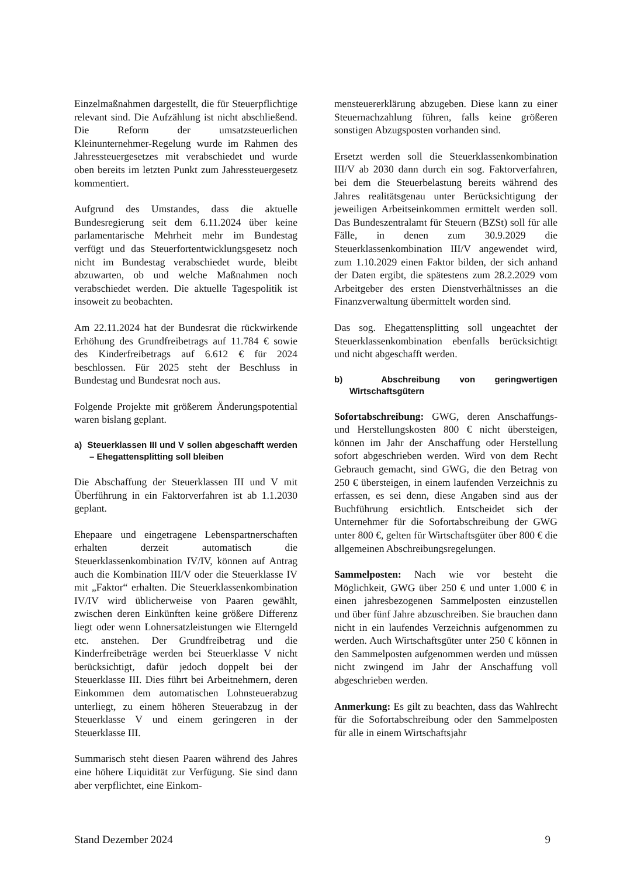Einzelmaßnahmen dargestellt, die für Steuerpflichtige relevant sind. Die Aufzählung ist nicht abschließend. Die Reform der umsatzsteuerlichen Kleinunternehmer-Regelung wurde im Rahmen des Jahressteuergesetzes mit verabschiedet und wurde oben bereits im letzten Punkt zum Jahressteuergesetz kommentiert.
Aufgrund des Umstandes, dass die aktuelle Bundesregierung seit dem 6.11.2024 über keine parlamentarische Mehrheit mehr im Bundestag verfügt und das Steuerfortentwicklungsgesetz noch nicht im Bundestag verabschiedet wurde, bleibt abzuwarten, ob und welche Maßnahmen noch verabschiedet werden. Die aktuelle Tagespolitik ist insoweit zu beobachten.
Am 22.11.2024 hat der Bundesrat die rückwirkende Erhöhung des Grundfreibetrags auf 11.784 € sowie des Kinderfreibetrags auf 6.612 € für 2024 beschlossen. Für 2025 steht der Beschluss in Bundestag und Bundesrat noch aus.
Folgende Projekte mit größerem Änderungspotential waren bislang geplant.
a) Steuerklassen III und V sollen abgeschafft werden – Ehegattensplitting soll bleiben
Die Abschaffung der Steuerklassen III und V mit Überführung in ein Faktorverfahren ist ab 1.1.2030 geplant.
Ehepaare und eingetragene Lebenspartnerschaften erhalten derzeit automatisch die Steuerklassenkombination IV/IV, können auf Antrag auch die Kombination III/V oder die Steuerklasse IV mit „Faktor“ erhalten. Die Steuerklassenkombination IV/IV wird üblicherweise von Paaren gewählt, zwischen deren Einkünften keine größere Differenz liegt oder wenn Lohnersatzleistungen wie Elterngeld etc. anstehen. Der Grundfreibetrag und die Kinderfreibeträge werden bei Steuerklasse V nicht berücksichtigt, dafür jedoch doppelt bei der Steuerklasse III. Dies führt bei Arbeitnehmern, deren Einkommen dem automatischen Lohnsteuerabzug unterliegt, zu einem höheren Steuerabzug in der Steuerklasse V und einem geringeren in der Steuerklasse III.
Summarisch steht diesen Paaren während des Jahres eine höhere Liquidität zur Verfügung. Sie sind dann aber verpflichtet, eine Einkom-
mensteuererklärung abzugeben. Diese kann zu einer Steuernachzahlung führen, falls keine größeren sonstigen Abzugsposten vorhanden sind.
Ersetzt werden soll die Steuerklassenkombination III/V ab 2030 dann durch ein sog. Faktorverfahren, bei dem die Steuerbelastung bereits während des Jahres realitätsgenau unter Berücksichtigung der jeweiligen Arbeitseinkommen ermittelt werden soll. Das Bundeszentralamt für Steuern (BZSt) soll für alle Fälle, in denen zum 30.9.2029 die Steuerklassenkombination III/V angewendet wird, zum 1.10.2029 einen Faktor bilden, der sich anhand der Daten ergibt, die spätestens zum 28.2.2029 vom Arbeitgeber des ersten Dienstverhältnisses an die Finanzverwaltung übermittelt worden sind.
Das sog. Ehegattensplitting soll ungeachtet der Steuerklassenkombination ebenfalls berücksichtigt und nicht abgeschafft werden.
b) Abschreibung von geringwertigen Wirtschaftsgütern
Sofortabschreibung: GWG, deren Anschaffungs- und Herstellungskosten 800 € nicht übersteigen, können im Jahr der Anschaffung oder Herstellung sofort abgeschrieben werden. Wird von dem Recht Gebrauch gemacht, sind GWG, die den Betrag von 250 € übersteigen, in einem laufenden Verzeichnis zu erfassen, es sei denn, diese Angaben sind aus der Buchführung ersichtlich. Entscheidet sich der Unternehmer für die Sofortabschreibung der GWG unter 800 €, gelten für Wirtschaftsgüter über 800 € die allgemeinen Abschreibungsregelungen.
Sammelposten: Nach wie vor besteht die Möglichkeit, GWG über 250 € und unter 1.000 € in einen jahresbezogenen Sammelposten einzustellen und über fünf Jahre abzuschreiben. Sie brauchen dann nicht in ein laufendes Verzeichnis aufgenommen zu werden. Auch Wirtschaftsgüter unter 250 € können in den Sammelposten aufgenommen werden und müssen nicht zwingend im Jahr der Anschaffung voll abgeschrieben werden.
Anmerkung: Es gilt zu beachten, dass das Wahlrecht für die Sofortabschreibung oder den Sammelposten für alle in einem Wirtschaftsjahr
Stand Dezember 2024 9